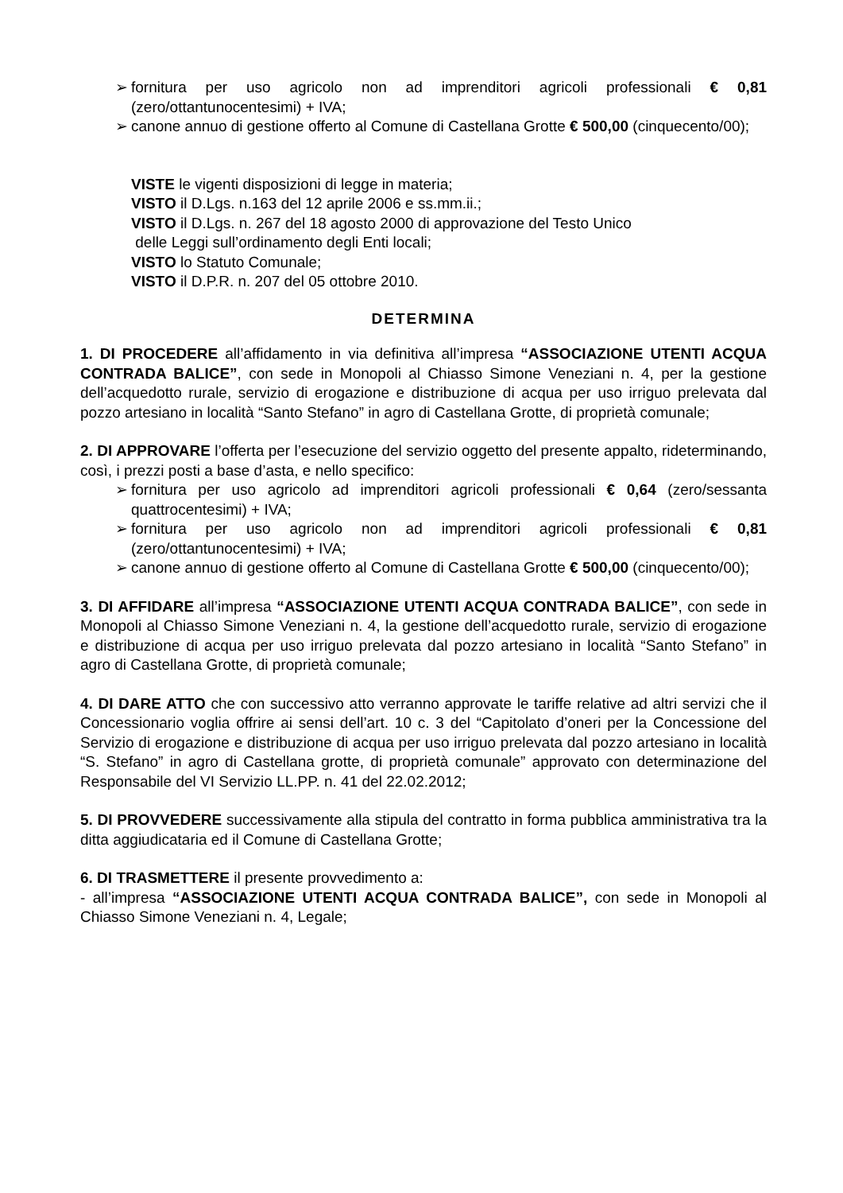➢ fornitura per uso agricolo non ad imprenditori agricoli professionali € 0,81 (zero/ottantunocentesimi) + IVA;
➢ canone annuo di gestione offerto al Comune di Castellana Grotte € 500,00 (cinquecento/00);
VISTE le vigenti disposizioni di legge in materia;
VISTO il D.Lgs. n.163 del 12 aprile 2006 e ss.mm.ii.;
VISTO il D.Lgs. n. 267 del 18 agosto 2000 di approvazione del Testo Unico
delle Leggi sull’ordinamento degli Enti locali;
VISTO lo Statuto Comunale;
VISTO il D.P.R. n. 207 del 05 ottobre 2010.
DETERMINA
1. DI PROCEDERE all’affidamento in via definitiva all’impresa “ASSOCIAZIONE UTENTI ACQUA CONTRADA BALICE”, con sede in Monopoli al Chiasso Simone Veneziani n. 4, per la gestione dell’acquedotto rurale, servizio di erogazione e distribuzione di acqua per uso irriguo prelevata dal pozzo artesiano in località “Santo Stefano” in agro di Castellana Grotte, di proprietà comunale;
2. DI APPROVARE l’offerta per l’esecuzione del servizio oggetto del presente appalto, rideterminando, così, i prezzi posti a base d’asta, e nello specifico:
➢ fornitura per uso agricolo ad imprenditori agricoli professionali € 0,64 (zero/sessanta quattrocentesimi) + IVA;
➢ fornitura per uso agricolo non ad imprenditori agricoli professionali € 0,81 (zero/ottantunocentesimi) + IVA;
➢ canone annuo di gestione offerto al Comune di Castellana Grotte € 500,00 (cinquecento/00);
3. DI AFFIDARE all’impresa “ASSOCIAZIONE UTENTI ACQUA CONTRADA BALICE”, con sede in Monopoli al Chiasso Simone Veneziani n. 4, la gestione dell’acquedotto rurale, servizio di erogazione e distribuzione di acqua per uso irriguo prelevata dal pozzo artesiano in località “Santo Stefano” in agro di Castellana Grotte, di proprietà comunale;
4. DI DARE ATTO che con successivo atto verranno approvate le tariffe relative ad altri servizi che il Concessionario voglia offrire ai sensi dell’art. 10 c. 3 del “Capitolato d’oneri per la Concessione del Servizio di erogazione e distribuzione di acqua per uso irriguo prelevata dal pozzo artesiano in località “S. Stefano” in agro di Castellana grotte, di proprietà comunale” approvato con determinazione del Responsabile del VI Servizio LL.PP. n. 41 del 22.02.2012;
5. DI PROVVEDERE successivamente alla stipula del contratto in forma pubblica amministrativa tra la ditta aggiudicataria ed il Comune di Castellana Grotte;
6. DI TRASMETTERE il presente provvedimento a:
- all’impresa “ASSOCIAZIONE UTENTI ACQUA CONTRADA BALICE”, con sede in Monopoli al Chiasso Simone Veneziani n. 4, Legale;